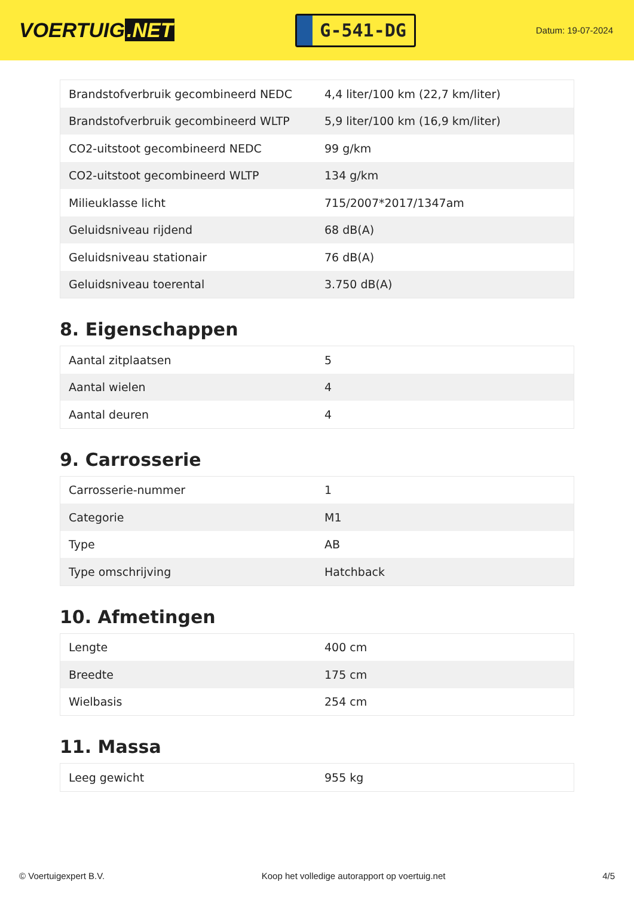VOERTUIG.NET
G-541-DG
Datum: 19-07-2024
| Brandstofverbruik gecombineerd NEDC | 4,4 liter/100 km (22,7 km/liter) |
| Brandstofverbruik gecombineerd WLTP | 5,9 liter/100 km (16,9 km/liter) |
| CO2-uitstoot gecombineerd NEDC | 99 g/km |
| CO2-uitstoot gecombineerd WLTP | 134 g/km |
| Milieuklasse licht | 715/2007*2017/1347am |
| Geluidsniveau rijdend | 68 dB(A) |
| Geluidsniveau stationair | 76 dB(A) |
| Geluidsniveau toerental | 3.750 dB(A) |
8. Eigenschappen
| Aantal zitplaatsen | 5 |
| Aantal wielen | 4 |
| Aantal deuren | 4 |
9. Carrosserie
| Carrosserie-nummer | 1 |
| Categorie | M1 |
| Type | AB |
| Type omschrijving | Hatchback |
10. Afmetingen
| Lengte | 400 cm |
| Breedte | 175 cm |
| Wielbasis | 254 cm |
11. Massa
| Leeg gewicht | 955 kg |
© Voertuigexpert B.V. Koop het volledige autorapport op voertuig.net 4/5